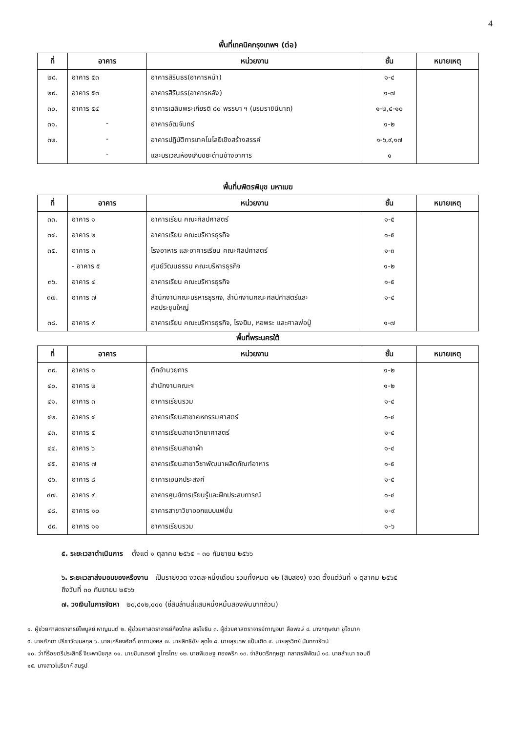4
พื้นที่เทคนิคกรุงเทพฯ (ต่อ)
| ที่ | อาคาร | หน่วยงาน | ชั้น | หมายเหตุ |
| --- | --- | --- | --- | --- |
| ๒๘. | อาคาร ๕๓ | อาคารสิรินธร(อาคารหน้า) | ๑-๔ | |
| ๒๙. | อาคาร ๕๓ | อาคารสิรินธร(อาคารหลัง) | ๑-๗ | |
| ๓๐. | อาคาร ๕๔ | อาคารเฉลิมพระเกียรติ ๘๐ พรรษา ฯ (บรมราชินีนาถ) | ๑-๒,๔-๑๐ | |
| ๓๑. | - | อาคารอัฒจันทร์ | ๑-๒ | |
| ๓๒. | - | อาคารปฏิบัติการเทคโนโลยีเชิงสร้างสรรค์ | ๑-๖,๙,๑๗ | |
| | - | และบริเวณห้องเก็บขยะด้านข้างอาคาร | ๑ | |
พื้นที่บพิตรพิมุข มหาเมฆ
| ที่ | อาคาร | หน่วยงาน | ชั้น | หมายเหตุ |
| --- | --- | --- | --- | --- |
| ๓๓. | อาคาร ๑ | อาคารเรียน คณะศิลปศาสตร์ | ๑-๕ | |
| ๓๔. | อาคาร ๒ | อาคารเรียน คณะบริหารธุรกิจ | ๑-๕ | |
| ๓๕. | อาคาร ๓ | โรงอาหาร และอาคารเรียน คณะศิลปศาสตร์ | ๑-๓ | |
| | - อาคาร ๕ | ศูนย์วัฒนธรรม คณะบริหารธุรกิจ | ๑-๒ | |
| ๓๖. | อาคาร ๔ | อาคารเรียน คณะบริหารธุรกิจ | ๑-๕ | |
| ๓๗. | อาคาร ๗ | สำนักงานคณะบริหารธุรกิจ, สำนักงานคณะศิลปศาสตร์และ หอประชุมใหญ่ | ๑-๔ | |
| ๓๘. | อาคาร ๙ | อาคารเรียน คณะบริหารธุรกิจ, โรงยิม, หอพระ และศาลพ่อปู่ | ๑-๗ | |
พื้นที่พระนครใต้
| ที่ | อาคาร | หน่วยงาน | ชั้น | หมายเหตุ |
| --- | --- | --- | --- | --- |
| ๓๙. | อาคาร ๑ | ตึกอำนวยการ | ๑-๒ | |
| ๔๐. | อาคาร ๒ | สำนักงานคณะฯ | ๑-๒ | |
| ๔๑. | อาคาร ๓ | อาคารเรียนรวม | ๑-๔ | |
| ๔๒. | อาคาร ๔ | อาคารเรียนสาขาคหกรรมศาสตร์ | ๑-๔ | |
| ๔๓. | อาคาร ๕ | อาคารเรียนสาขาวิทยาศาสตร์ | ๑-๔ | |
| ๔๔. | อาคาร ๖ | อาคารเรียนสาขาผ้า | ๑-๔ | |
| ๔๕. | อาคาร ๗ | อาคารเรียนสาขาวิชาพัฒนาผลิตภัณฑ์อาหาร | ๑-๕ | |
| ๔๖. | อาคาร ๘ | อาคารเอนกประสงค์ | ๑-๕ | |
| ๔๗. | อาคาร ๙ | อาคารศูนย์การเรียนรู้และฝึกประสบการณ์ | ๑-๔ | |
| ๔๘. | อาคาร ๑๐ | อาคารสาขาวิชาออกแบบแฟชั่น | ๑-๙ | |
| ๔๙. | อาคาร ๑๑ | อาคารเรียนรวม | ๑-๖ | |
๕. ระยะเวลาดำเนินการ ตั้งแต่ ๑ ตุลาคม ๒๕๖๕ – ๓๐ กันยายน ๒๕๖๖
๖. ระยะเวลาส่งมอบของหรืองาน เป็นรายงวด งวดละหนึ่งเดือน รวมทั้งหมด ๑๒ (สิบสอง) งวด ตั้งแต่วันที่ ๑ ตุลาคม ๒๕๖๕
ถึงวันที่ ๓๐ กันยายน ๒๕๖๖
๗. วงเงินในการจัดหา ๒๐,๔๑๒,๐๐๐ (ยี่สิบล้านสี่แสนหนึ่งหมื่นสองพันบาทถ้วน)
๑. ผู้ช่วยศาสตราจารย์ไพบูลย์ หาญมนต์ ๒. ผู้ช่วยศาสตราจารย์ก้องไกล สรโยธิน ๓. ผู้ช่วยศาสตราจารย์กาญจนา ลือพงษ์ ๔. นางกฤษณา ชูโชนาค
๕. นายศักดา ปรีชาวัฒนสกุล ๖. นายเกรียงศักดิ์ อาภามงคล ๗. นายสิทธิชัย สุดใจ ๘. นายสุรเทพ แป้นเกิด ๙. นายสุรวิทย์ นันทการัตน์
๑๐. ว่าที่ร้อยตรีประสิทธิ์ จิยะพานิชกุล ๑๑. นายชินณรงค์ ชูไกรไทย ๑๒. นายพิเชษฐ ทองพริก ๑๓. จ่าสิบตรีกฤษฎา กลาภรพิพัฒน์ ๑๔. นายสำเนา ชอบดี
๑๕. นางสาวโมริยาห์ สมรูป